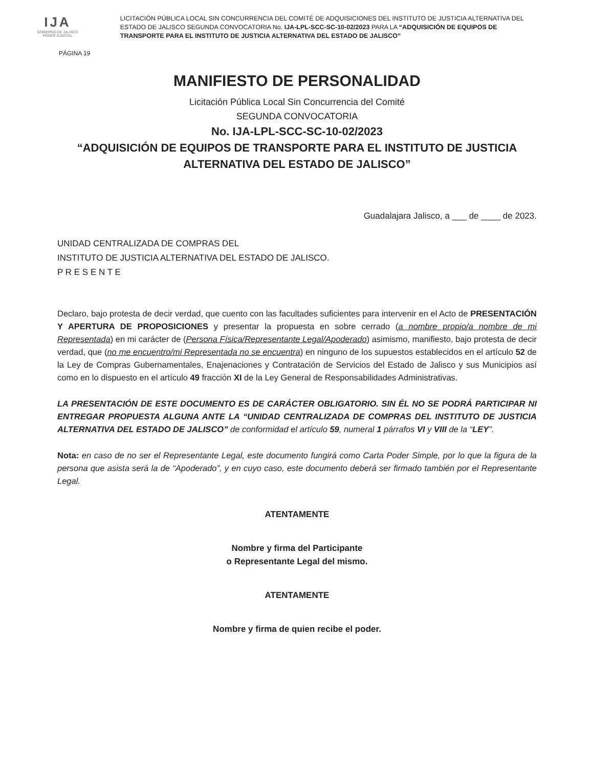IJA
GOBIERNO DE JALISCO
PODER JUDICIAL
LICITACIÓN PÚBLICA LOCAL SIN CONCURRENCIA DEL COMITÉ DE ADQUISICIONES DEL INSTITUTO DE JUSTICIA ALTERNATIVA DEL ESTADO DE JALISCO SEGUNDA CONVOCATORIA No. IJA-LPL-SCC-SC-10-02/2023 PARA LA “ADQUISICIÓN DE EQUIPOS DE TRANSPORTE PARA EL INSTITUTO DE JUSTICIA ALTERNATIVA DEL ESTADO DE JALISCO”
PÁGINA 19
MANIFIESTO DE PERSONALIDAD
Licitación Pública Local Sin Concurrencia del Comité
SEGUNDA CONVOCATORIA
No. IJA-LPL-SCC-SC-10-02/2023
“ADQUISICIÓN DE EQUIPOS DE TRANSPORTE PARA EL INSTITUTO DE JUSTICIA ALTERNATIVA DEL ESTADO DE JALISCO”
Guadalajara Jalisco, a ___ de ____ de 2023.
UNIDAD CENTRALIZADA DE COMPRAS DEL
INSTITUTO DE JUSTICIA ALTERNATIVA DEL ESTADO DE JALISCO.
P R E S E N T E
Declaro, bajo protesta de decir verdad, que cuento con las facultades suficientes para intervenir en el Acto de PRESENTACIÓN Y APERTURA DE PROPOSICIONES y presentar la propuesta en sobre cerrado (a nombre propio/a nombre de mi Representada) en mi carácter de (Persona Física/Representante Legal/Apoderado) asimismo, manifiesto, bajo protesta de decir verdad, que (no me encuentro/mi Representada no se encuentra) en ninguno de los supuestos establecidos en el artículo 52 de la Ley de Compras Gubernamentales, Enajenaciones y Contratación de Servicios del Estado de Jalisco y sus Municipios así como en lo dispuesto en el artículo 49 fracción XI de la Ley General de Responsabilidades Administrativas.
LA PRESENTACIÓN DE ESTE DOCUMENTO ES DE CARÁCTER OBLIGATORIO. SIN ÉL NO SE PODRÁ PARTICIPAR NI ENTREGAR PROPUESTA ALGUNA ANTE LA “UNIDAD CENTRALIZADA DE COMPRAS DEL INSTITUTO DE JUSTICIA ALTERNATIVA DEL ESTADO DE JALISCO” de conformidad el artículo 59, numeral 1 párrafos VI y VIII de la “LEY”.
Nota: en caso de no ser el Representante Legal, este documento fungirá como Carta Poder Simple, por lo que la figura de la persona que asista será la de “Apoderado”, y en cuyo caso, este documento deberá ser firmado también por el Representante Legal.
ATENTAMENTE
Nombre y firma del Participante
o Representante Legal del mismo.
ATENTAMENTE
Nombre y firma de quien recibe el poder.